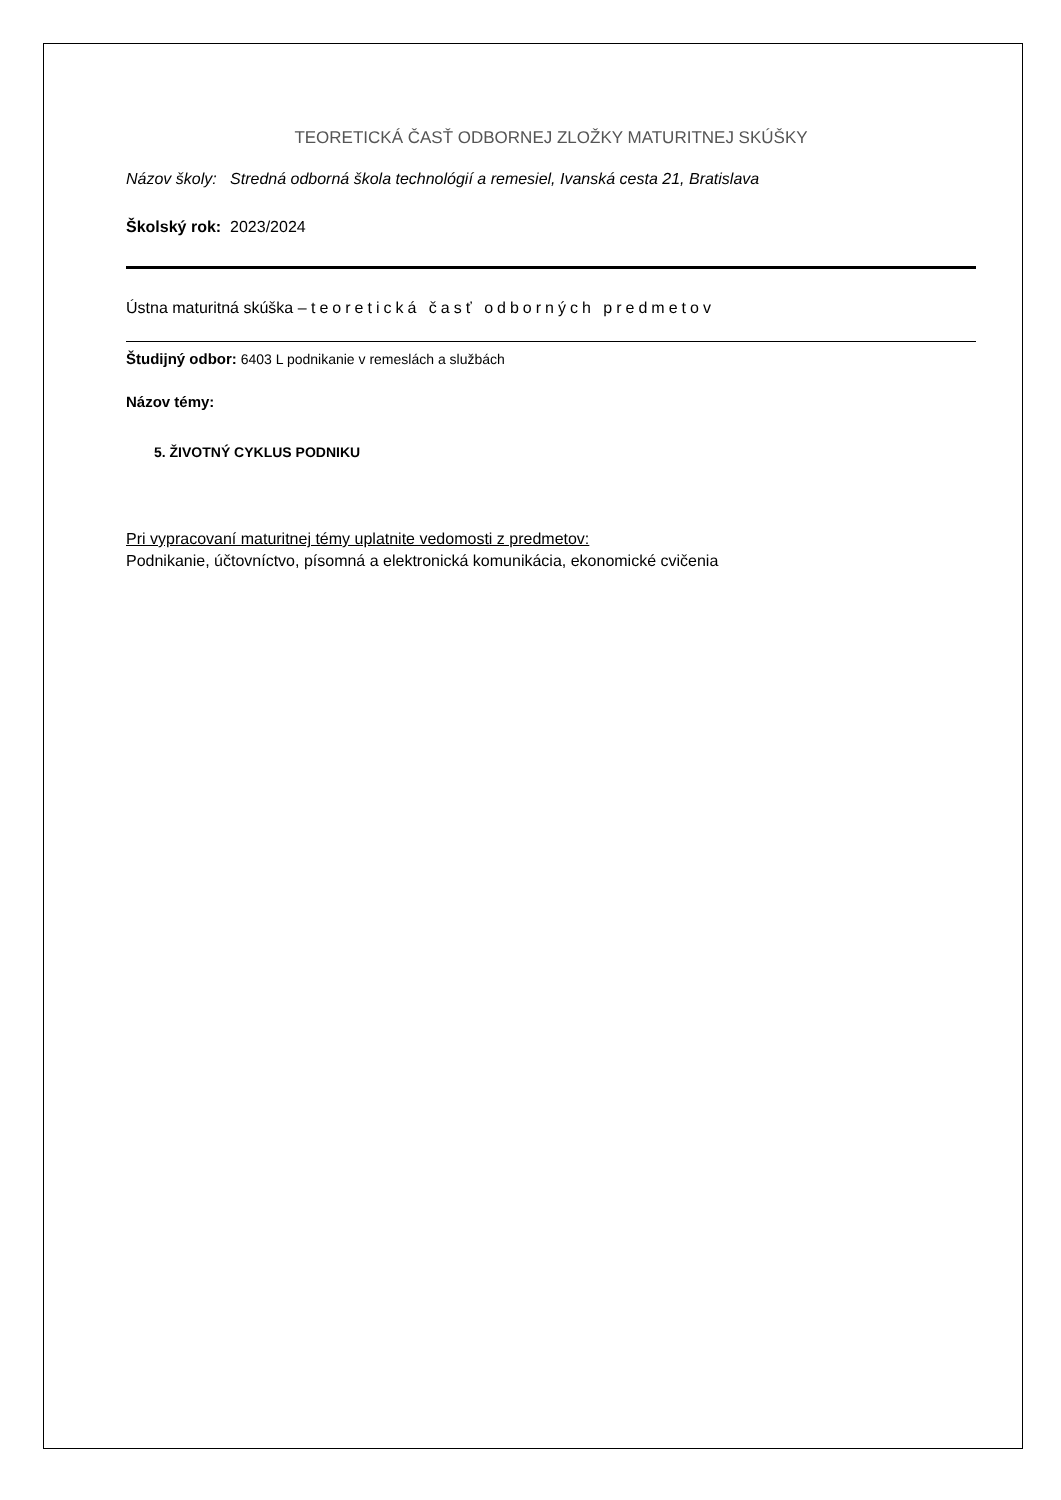TEORETICKÁ ČASŤ ODBORNEJ ZLOŽKY MATURITNEJ SKÚŠKY
Názov školy: Stredná odborná škola technológií a remesiel, Ivanská cesta 21, Bratislava
Školský rok: 2023/2024
Ústna maturitná skúška – teoretická časť odborných predmetov
Študijný odbor: 6403 L podnikanie v remeslách a službách
Názov témy:
5. ŽIVOTNÝ CYKLUS PODNIKU
Pri vypracovaní maturitnej témy uplatnite vedomosti z predmetov:
Podnikanie, účtovníctvo, písomná a elektronická komunikácia, ekonomické cvičenia